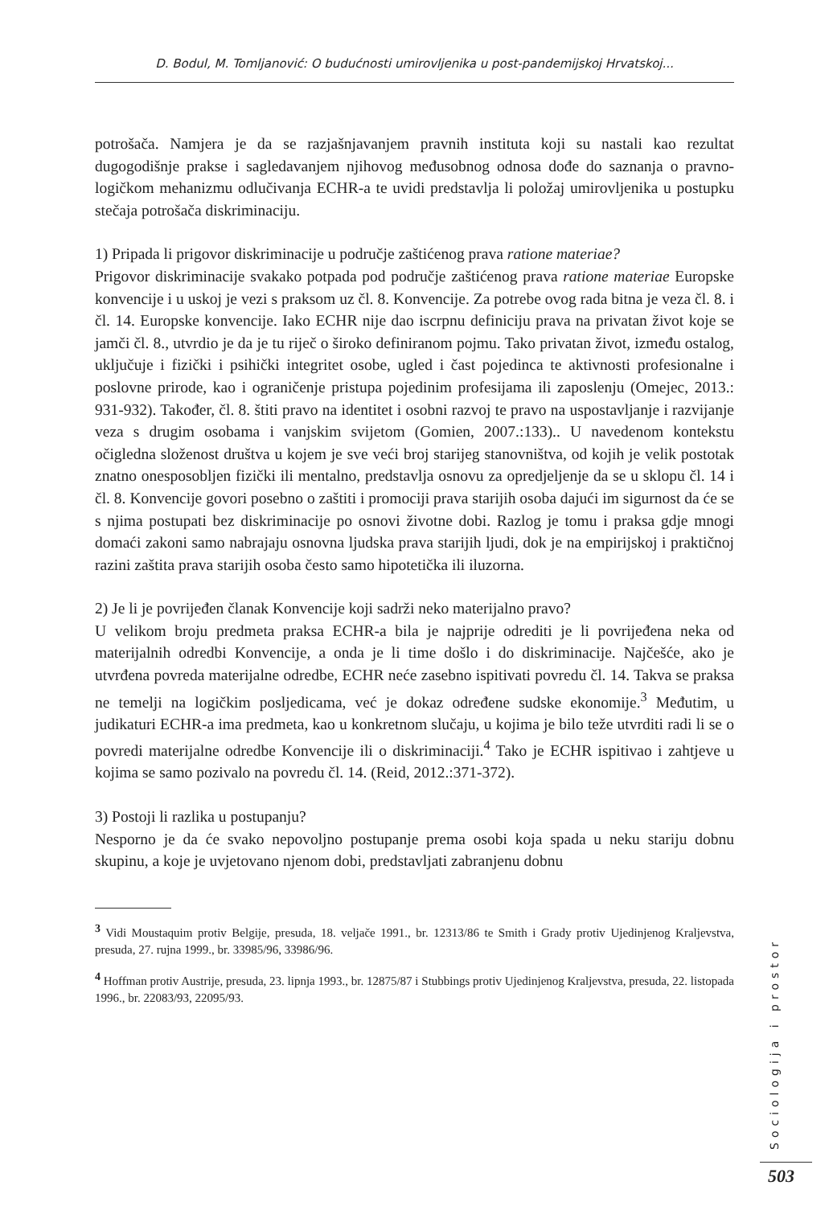D. Bodul, M. Tomljanović: O budućnosti umirovljenika u post-pandemijskoj Hrvatskoj...
potrošača. Namjera je da se razjašnjavanjem pravnih instituta koji su nastali kao rezultat dugogodišnje prakse i sagledavanjem njihovog međusobnog odnosa dođe do saznanja o pravno-logičkom mehanizmu odlučivanja ECHR-a te uvidi predstavlja li položaj umirovljenika u postupku stečaja potrošača diskriminaciju.
1) Pripada li prigovor diskriminacije u područje zaštićenog prava ratione materiae?
Prigovor diskriminacije svakako potpada pod područje zaštićenog prava ratione materiae Europske konvencije i u uskoj je vezi s praksom uz čl. 8. Konvencije. Za potrebe ovog rada bitna je veza čl. 8. i čl. 14. Europske konvencije. Iako ECHR nije dao iscrpnu definiciju prava na privatan život koje se jamči čl. 8., utvrdio je da je tu riječ o široko definiranom pojmu. Tako privatan život, između ostalog, uključuje i fizički i psihički integritet osobe, ugled i čast pojedinca te aktivnosti profesionalne i poslovne prirode, kao i ograničenje pristupa pojedinim profesijama ili zaposlenju (Omejec, 2013.: 931-932). Također, čl. 8. štiti pravo na identitet i osobni razvoj te pravo na uspostavljanje i razvijanje veza s drugim osobama i vanjskim svijetom (Gomien, 2007.:133).. U navedenom kontekstu očigledna složenost društva u kojem je sve veći broj starijeg stanovništva, od kojih je velik postotak znatno onesposobljen fizički ili mentalno, predstavlja osnovu za opredjeljenje da se u sklopu čl. 14 i čl. 8. Konvencije govori posebno o zaštiti i promociji prava starijih osoba dajući im sigurnost da će se s njima postupati bez diskriminacije po osnovi životne dobi. Razlog je tomu i praksa gdje mnogi domaći zakoni samo nabrajaju osnovna ljudska prava starijih ljudi, dok je na empirijskoj i praktičnoj razini zaštita prava starijih osoba često samo hipotetička ili iluzorna.
2) Je li je povrijeđen članak Konvencije koji sadrži neko materijalno pravo?
U velikom broju predmeta praksa ECHR-a bila je najprije odrediti je li povrijeđena neka od materijalnih odredbi Konvencije, a onda je li time došlo i do diskriminacije. Najčešće, ako je utvrđena povreda materijalne odredbe, ECHR neće zasebno ispitivati povredu čl. 14. Takva se praksa ne temelji na logičkim posljedicama, već je dokaz određene sudske ekonomije.<sup>3</sup> Međutim, u judikaturi ECHR-a ima predmeta, kao u konkretnom slučaju, u kojima je bilo teže utvrditi radi li se o povredi materijalne odredbe Konvencije ili o diskriminaciji.<sup>4</sup> Tako je ECHR ispitivao i zahtjeve u kojima se samo pozivalo na povredu čl. 14. (Reid, 2012.:371-372).
3) Postoji li razlika u postupanju?
Nesporno je da će svako nepovoljno postupanje prema osobi koja spada u neku stariju dobnu skupinu, a koje je uvjetovano njenom dobi, predstavljati zabranjenu dobnu
<sup>3</sup> Vidi Moustaquim protiv Belgije, presuda, 18. veljače 1991., br. 12313/86 te Smith i Grady protiv Ujedinjenog Kraljevstva, presuda, 27. rujna 1999., br. 33985/96, 33986/96.
<sup>4</sup> Hoffman protiv Austrije, presuda, 23. lipnja 1993., br. 12875/87 i Stubbings protiv Ujedinjenog Kraljevstva, presuda, 22. listopada 1996., br. 22083/93, 22095/93.
Sociologija i prostor
503